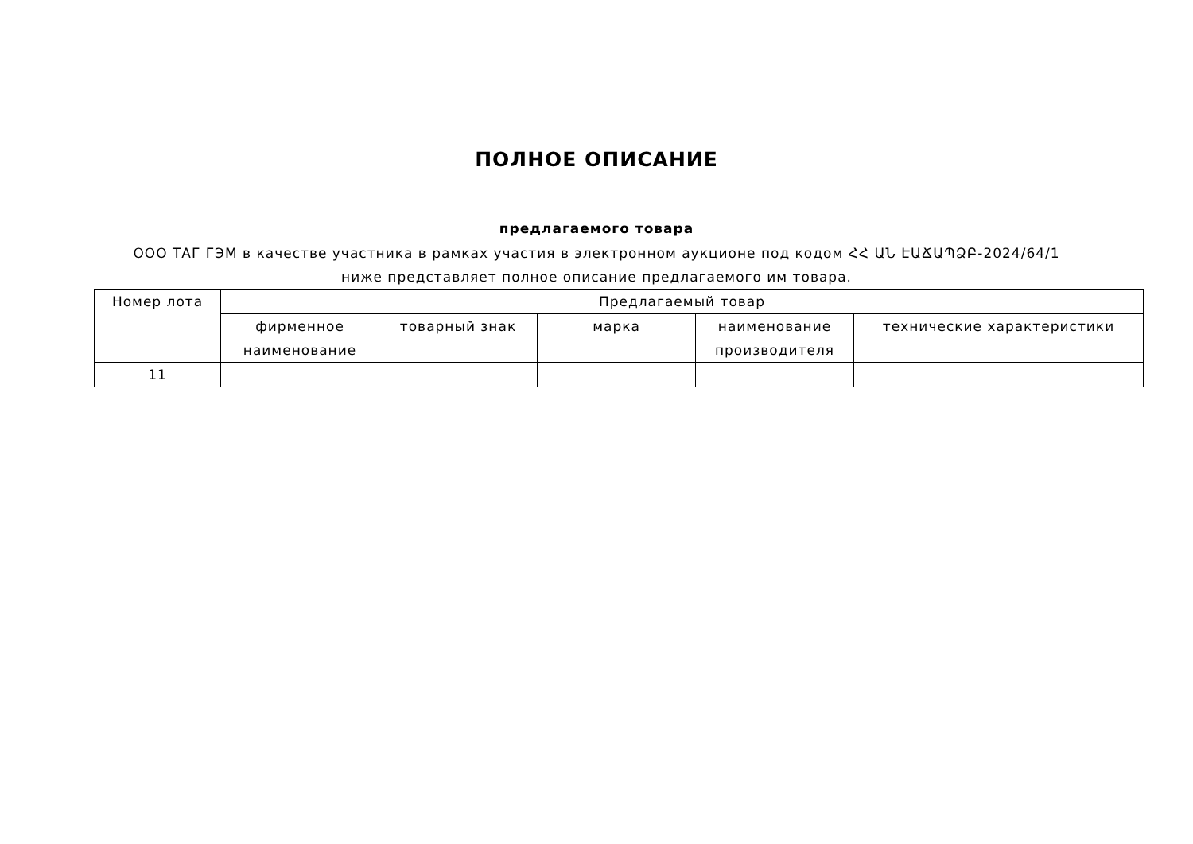ПОЛНОЕ ОПИСАНИЕ
предлагаемого товара
ООО ТАГ ГЭМ в качестве участника в рамках участия в электронном аукционе под кодом ՀՀ ԱՆ ԷԱՃԱՊՁԲ-2024/64/1 ниже представляет полное описание предлагаемого им товара.
| Номер лота | Предлагаемый товар | | | | |
| --- | --- | --- | --- | --- | --- |
| | фирменное наименование | товарный знак | марка | наименование производителя | технические характеристики |
| 11 | | | | | |